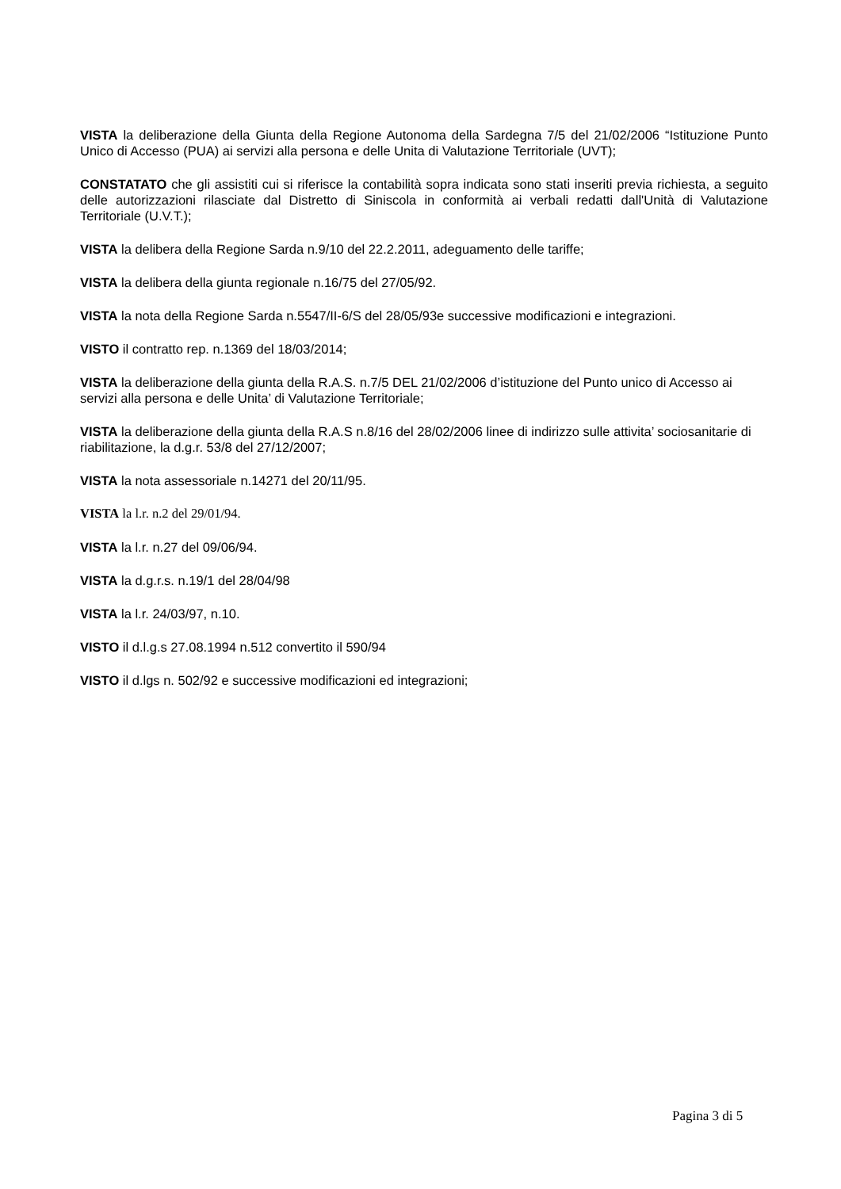VISTA la deliberazione della Giunta della Regione Autonoma della Sardegna 7/5 del 21/02/2006 “Istituzione Punto Unico di Accesso (PUA) ai servizi alla persona e delle Unita di Valutazione Territoriale (UVT);
CONSTATATO che gli assistiti cui si riferisce la contabilità sopra indicata sono stati inseriti previa richiesta, a seguito delle autorizzazioni rilasciate dal Distretto di Siniscola in conformità ai verbali redatti dall'Unità di Valutazione Territoriale (U.V.T.);
VISTA la delibera della Regione Sarda n.9/10 del 22.2.2011, adeguamento delle tariffe;
VISTA la delibera della giunta regionale n.16/75 del 27/05/92.
VISTA la nota della Regione Sarda n.5547/II-6/S del 28/05/93e successive modificazioni e integrazioni.
VISTO il contratto rep. n.1369 del 18/03/2014;
VISTA la deliberazione della giunta della R.A.S. n.7/5 DEL 21/02/2006 d’istituzione del Punto unico di Accesso ai servizi alla persona e delle Unita’ di Valutazione Territoriale;
VISTA la deliberazione della giunta della R.A.S n.8/16 del 28/02/2006 linee di indirizzo sulle attivita’ sociosanitarie di riabilitazione, la d.g.r. 53/8 del 27/12/2007;
VISTA la nota assessoriale n.14271 del 20/11/95.
VISTA la l.r. n.2 del 29/01/94.
VISTA la l.r. n.27 del 09/06/94.
VISTA la d.g.r.s. n.19/1 del 28/04/98
VISTA la l.r. 24/03/97, n.10.
VISTO il d.l.g.s 27.08.1994 n.512 convertito il 590/94
VISTO il d.lgs n. 502/92 e successive modificazioni ed integrazioni;
Pagina 3 di 5